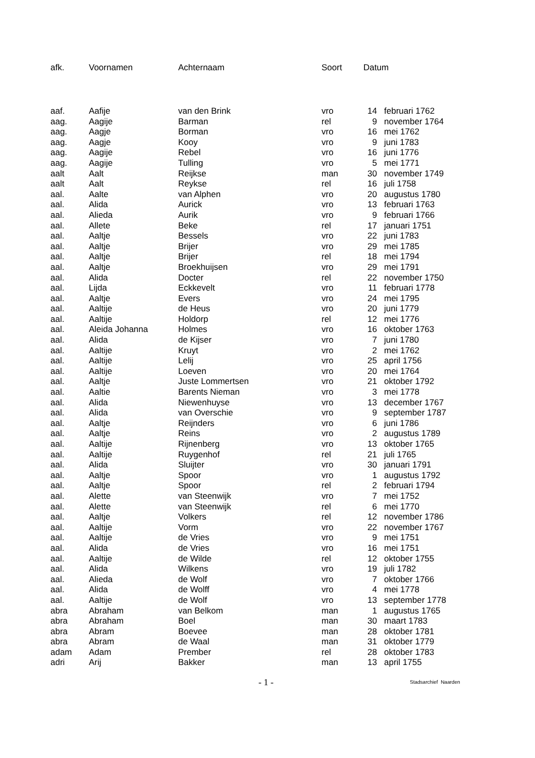| afk. | Voornamen | Achternaam | Soort | Datum | |
| --- | --- | --- | --- | --- | --- |
| aaf. | Aafije | van den Brink | vro | 14 | februari 1762 |
| aag. | Aagije | Barman | rel | 9 | november 1764 |
| aag. | Aagje | Borman | vro | 16 | mei 1762 |
| aag. | Aagje | Kooy | vro | 9 | juni 1783 |
| aag. | Aagije | Rebel | vro | 16 | juni 1776 |
| aag. | Aagije | Tulling | vro | 5 | mei 1771 |
| aalt | Aalt | Reijkse | man | 30 | november 1749 |
| aalt | Aalt | Reykse | rel | 16 | juli 1758 |
| aal. | Aalte | van Alphen | vro | 20 | augustus 1780 |
| aal. | Alida | Aurick | vro | 13 | februari 1763 |
| aal. | Alieda | Aurik | vro | 9 | februari 1766 |
| aal. | Allete | Beke | rel | 17 | januari 1751 |
| aal. | Aaltje | Bessels | vro | 22 | juni 1783 |
| aal. | Aaltje | Brijer | vro | 29 | mei 1785 |
| aal. | Aaltje | Brijer | rel | 18 | mei 1794 |
| aal. | Aaltje | Broekhuijsen | vro | 29 | mei 1791 |
| aal. | Alida | Docter | rel | 22 | november 1750 |
| aal. | Lijda | Eckkevelt | vro | 11 | februari 1778 |
| aal. | Aaltje | Evers | vro | 24 | mei 1795 |
| aal. | Aaltije | de Heus | vro | 20 | juni 1779 |
| aal. | Aaltije | Holdorp | rel | 12 | mei 1776 |
| aal. | Aleida Johanna | Holmes | vro | 16 | oktober 1763 |
| aal. | Alida | de Kijser | vro | 7 | juni 1780 |
| aal. | Aaltije | Kruyt | vro | 2 | mei 1762 |
| aal. | Aaltije | Lelij | vro | 25 | april 1756 |
| aal. | Aaltije | Loeven | vro | 20 | mei 1764 |
| aal. | Aaltje | Juste Lommertsen | vro | 21 | oktober 1792 |
| aal. | Aaltie | Barents Nieman | vro | 3 | mei 1778 |
| aal. | Alida | Niewenhuyse | vro | 13 | december 1767 |
| aal. | Alida | van Overschie | vro | 9 | september 1787 |
| aal. | Aaltje | Reijnders | vro | 6 | juni 1786 |
| aal. | Aaltje | Reins | vro | 2 | augustus 1789 |
| aal. | Aaltije | Rijnenberg | vro | 13 | oktober 1765 |
| aal. | Aaltije | Ruygenhof | rel | 21 | juli 1765 |
| aal. | Alida | Sluijter | vro | 30 | januari 1791 |
| aal. | Aaltje | Spoor | vro | 1 | augustus 1792 |
| aal. | Aaltje | Spoor | rel | 2 | februari 1794 |
| aal. | Alette | van Steenwijk | vro | 7 | mei 1752 |
| aal. | Alette | van Steenwijk | rel | 6 | mei 1770 |
| aal. | Aaltje | Volkers | rel | 12 | november 1786 |
| aal. | Aaltije | Vorm | vro | 22 | november 1767 |
| aal. | Aaltije | de Vries | vro | 9 | mei 1751 |
| aal. | Alida | de Vries | vro | 16 | mei 1751 |
| aal. | Aaltije | de Wilde | rel | 12 | oktober 1755 |
| aal. | Alida | Wilkens | vro | 19 | juli 1782 |
| aal. | Alieda | de Wolf | vro | 7 | oktober 1766 |
| aal. | Alida | de Wolff | vro | 4 | mei 1778 |
| aal. | Aaltije | de Wolf | vro | 13 | september 1778 |
| abra | Abraham | van Belkom | man | 1 | augustus 1765 |
| abra | Abraham | Boel | man | 30 | maart 1783 |
| abra | Abram | Boevee | man | 28 | oktober 1781 |
| abra | Abram | de Waal | man | 31 | oktober 1779 |
| adam | Adam | Prember | rel | 28 | oktober 1783 |
| adri | Arij | Bakker | man | 13 | april 1755 |
- 1 -
Stadsarchief Naarden